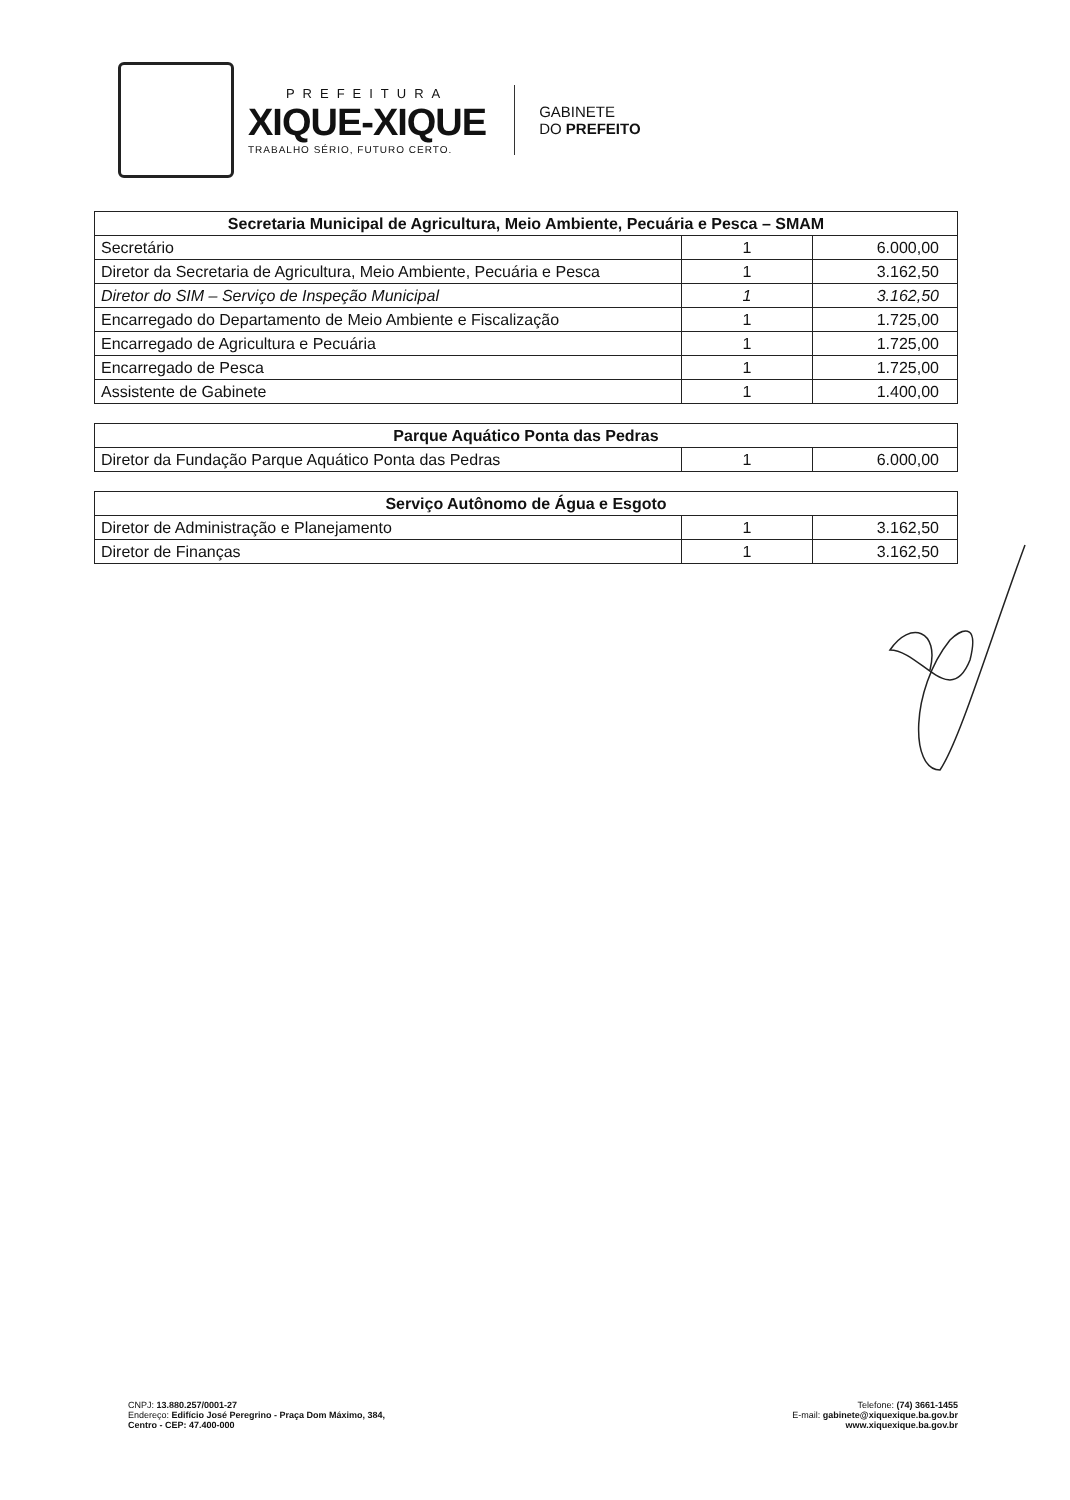PREFEITURA
XIQUE-XIQUE
TRABALHO SÉRIO, FUTURO CERTO.
GABINETE
DO PREFEITO
| Secretaria Municipal de Agricultura, Meio Ambiente, Pecuária e Pesca – SMAM | | |
| --- | --- | --- |
| Secretário | 1 | 6.000,00 |
| Diretor da Secretaria de Agricultura, Meio Ambiente, Pecuária e Pesca | 1 | 3.162,50 |
| Diretor do SIM – Serviço de Inspeção Municipal | 1 | 3.162,50 |
| Encarregado do Departamento de Meio Ambiente e Fiscalização | 1 | 1.725,00 |
| Encarregado de Agricultura e Pecuária | 1 | 1.725,00 |
| Encarregado de Pesca | 1 | 1.725,00 |
| Assistente de Gabinete | 1 | 1.400,00 |
| Parque Aquático Ponta das Pedras | | |
| --- | --- | --- |
| Diretor da Fundação Parque Aquático Ponta das Pedras | 1 | 6.000,00 |
| Serviço Autônomo de Água e Esgoto | | |
| --- | --- | --- |
| Diretor de Administração e Planejamento | 1 | 3.162,50 |
| Diretor de Finanças | 1 | 3.162,50 |
CNPJ: 13.880.257/0001-27
Endereço: Edifício José Peregrino - Praça Dom Máximo, 384,
Centro - CEP: 47.400-000
Telefone: (74) 3661-1455
E-mail: gabinete@xiquexique.ba.gov.br
www.xiquexique.ba.gov.br